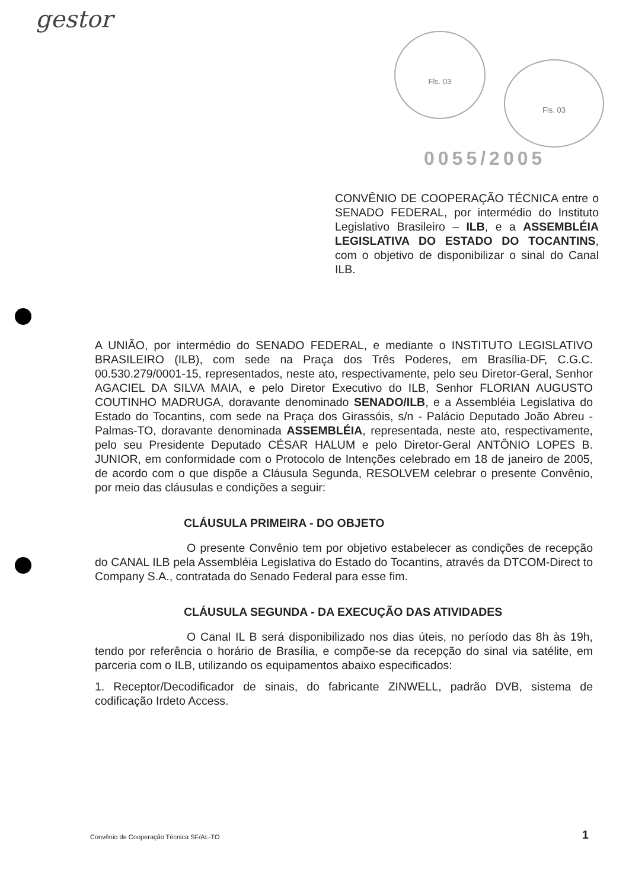gestor
Fls. 03
Fls. 03
0055/2005
CONVÊNIO DE COOPERAÇÃO TÉCNICA entre o SENADO FEDERAL, por intermédio do Instituto Legislativo Brasileiro – ILB, e a ASSEMBLÉIA LEGISLATIVA DO ESTADO DO TOCANTINS, com o objetivo de disponibilizar o sinal do Canal ILB.
A UNIÃO, por intermédio do SENADO FEDERAL, e mediante o INSTITUTO LEGISLATIVO BRASILEIRO (ILB), com sede na Praça dos Três Poderes, em Brasília-DF, C.G.C. 00.530.279/0001-15, representados, neste ato, respectivamente, pelo seu Diretor-Geral, Senhor AGACIEL DA SILVA MAIA, e pelo Diretor Executivo do ILB, Senhor FLORIAN AUGUSTO COUTINHO MADRUGA, doravante denominado SENADO/ILB, e a Assembléia Legislativa do Estado do Tocantins, com sede na Praça dos Girassóis, s/n - Palácio Deputado João Abreu - Palmas-TO, doravante denominada ASSEMBLÉIA, representada, neste ato, respectivamente, pelo seu Presidente Deputado CÉSAR HALUM e pelo Diretor-Geral ANTÔNIO LOPES B. JUNIOR, em conformidade com o Protocolo de Intenções celebrado em 18 de janeiro de 2005, de acordo com o que dispõe a Cláusula Segunda, RESOLVEM celebrar o presente Convênio, por meio das cláusulas e condições a seguir:
CLÁUSULA PRIMEIRA - DO OBJETO
O presente Convênio tem por objetivo estabelecer as condições de recepção do CANAL ILB pela Assembléia Legislativa do Estado do Tocantins, através da DTCOM-Direct to Company S.A., contratada do Senado Federal para esse fim.
CLÁUSULA SEGUNDA - DA EXECUÇÃO DAS ATIVIDADES
O Canal IL B será disponibilizado nos dias úteis, no período das 8h às 19h, tendo por referência o horário de Brasília, e compõe-se da recepção do sinal via satélite, em parceria com o ILB, utilizando os equipamentos abaixo especificados:
1. Receptor/Decodificador de sinais, do fabricante ZINWELL, padrão DVB, sistema de codificação Irdeto Access.
Convênio de Cooperação Técnica SF/AL-TO
1